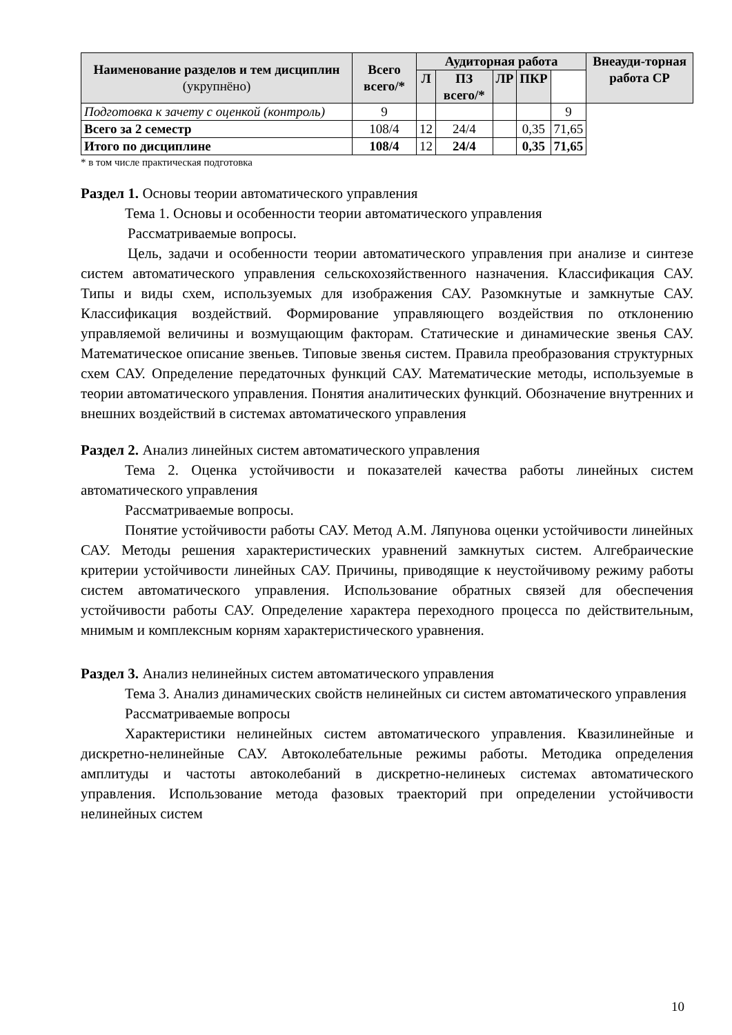| Наименование разделов и тем дисциплин (укрупнёно) | Всего всего/* | Аудиторная работа | | | | | Внеауди-торная работа СР |
| --- | --- | --- | --- | --- | --- | --- | --- |
| | | Л | ПЗ всего/* | ЛР | ПКР | | |
| Подготовка к зачету с оценкой (контроль) | 9 | | | | | 9 | |
| Всего за 2 семестр | 108/4 | 12 | 24/4 | | 0,35 | 71,65 | |
| Итого по дисциплине | 108/4 | 12 | 24/4 | | 0,35 | 71,65 | |
* в том числе практическая подготовка
Раздел 1. Основы теории автоматического управления
Тема 1. Основы и особенности теории автоматического управления
Рассматриваемые вопросы.
Цель, задачи и особенности теории автоматического управления при анализе и синтезе систем автоматического управления сельскохозяйственного назначения. Классификация САУ. Типы и виды схем, используемых для изображения САУ. Разомкнутые и замкнутые САУ. Классификация воздействий. Формирование управляющего воздействия по отклонению управляемой величины и возмущающим факторам. Статические и динамические звенья САУ. Математическое описание звеньев. Типовые звенья систем. Правила преобразования структурных схем САУ. Определение передаточных функций САУ. Математические методы, используемые в теории автоматического управления. Понятия аналитических функций. Обозначение внутренних и внешних воздействий в системах автоматического управления
Раздел 2. Анализ линейных систем автоматического управления
Тема 2. Оценка устойчивости и показателей качества работы линейных систем автоматического управления
Рассматриваемые вопросы.
Понятие устойчивости работы САУ. Метод А.М. Ляпунова оценки устойчивости линейных САУ. Методы решения характеристических уравнений замкнутых систем. Алгебраические критерии устойчивости линейных САУ. Причины, приводящие к неустойчивому режиму работы систем автоматического управления. Использование обратных связей для обеспечения устойчивости работы САУ. Определение характера переходного процесса по действительным, мнимым и комплексным корням характеристического уравнения.
Раздел 3. Анализ нелинейных систем автоматического управления
Тема 3. Анализ динамических свойств нелинейных си систем автоматического управления
Рассматриваемые вопросы
Характеристики нелинейных систем автоматического управления. Квазилинейные и дискретно-нелинейные САУ. Автоколебательные режимы работы. Методика определения амплитуды и частоты автоколебаний в дискретно-нелинеых системах автоматического управления. Использование метода фазовых траекторий при определении устойчивости нелинейных систем
10